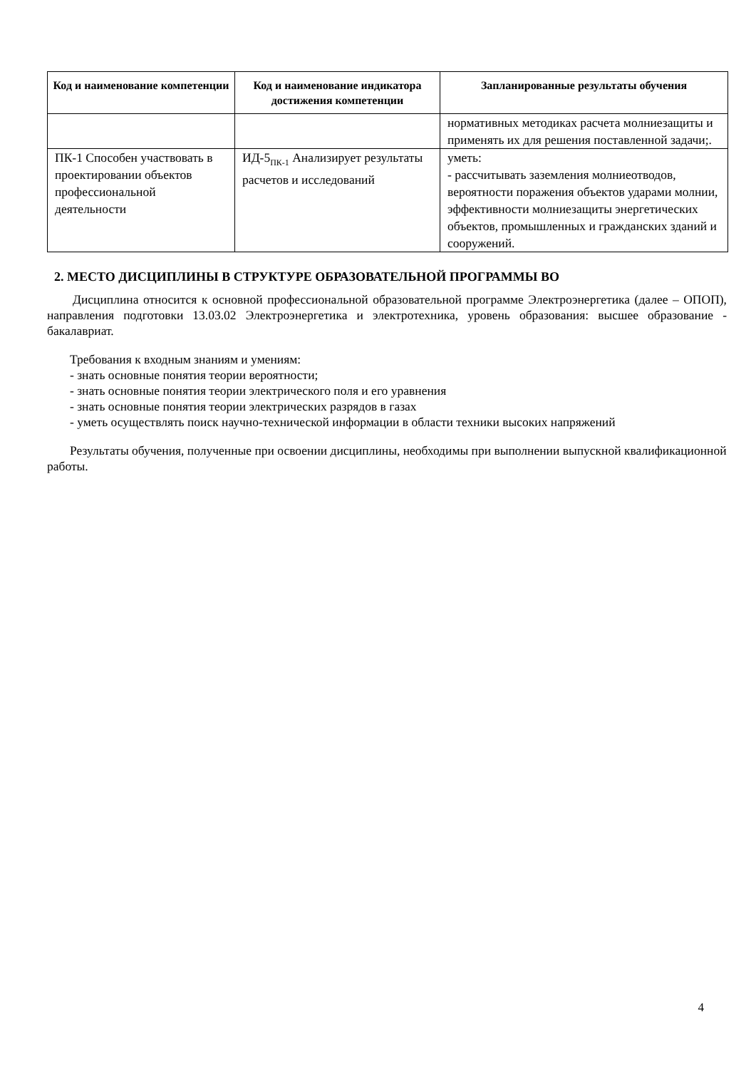| Код и наименование компетенции | Код и наименование индикатора достижения компетенции | Запланированные результаты обучения |
| --- | --- | --- |
| | | нормативных методиках расчета молниезащиты и применять их для решения поставленной задачи;. |
| ПК-1 Способен участвовать в проектировании объектов профессиональной деятельности | ИД-5<sub>ПК-1</sub> Анализирует результаты расчетов и исследований | уметь: - рассчитывать заземления молниеотводов, вероятности поражения объектов ударами молнии, эффективности молниезащиты энергетических объектов, промышленных и гражданских зданий и сооружений. |
2. МЕСТО ДИСЦИПЛИНЫ В СТРУКТУРЕ ОБРАЗОВАТЕЛЬНОЙ ПРОГРАММЫ ВО
Дисциплина относится к основной профессиональной образовательной программе Электроэнергетика (далее – ОПОП), направления подготовки 13.03.02 Электроэнергетика и электротехника, уровень образования: высшее образование - бакалавриат.
Требования к входным знаниям и умениям:
- знать основные понятия теории вероятности;
- знать основные понятия теории электрического поля и его уравнения
- знать основные понятия теории электрических разрядов в газах
- уметь осуществлять поиск научно-технической информации в области техники высоких напряжений
Результаты обучения, полученные при освоении дисциплины, необходимы при выполнении выпускной квалификационной работы.
4